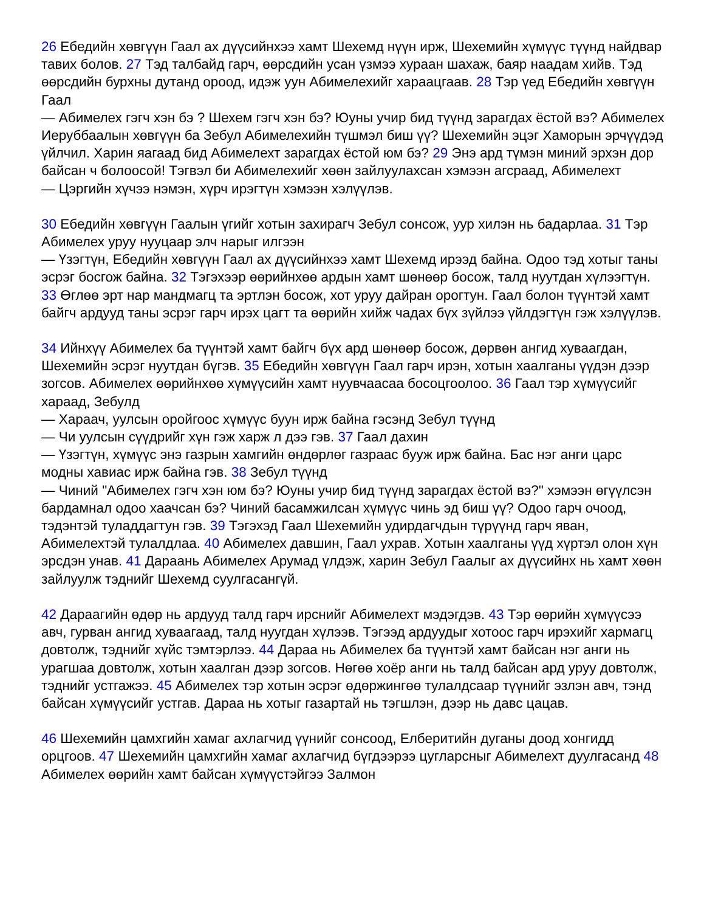26 Ебедийн хөвгүүн Гаал ах дүүсийнхээ хамт Шехемд нүүн ирж, Шехемийн хүмүүс түүнд найдвар тавих болов. 27 Тэд талбайд гарч, өөрсдийн усан үзмээ хураан шахаж, баяр наадам хийв. Тэд өөрсдийн бурхны дутанд ороод, идэж уун Абимелехийг хараацгаав. 28 Тэр үед Ебедийн хөвгүүн Гаал
— Абимелех гэгч хэн бэ ? Шехем гэгч хэн бэ? Юуны учир бид түүнд зарагдах ёстой вэ? Абимелех Иеруббаалын хөвгүүн ба Зебул Абимелехийн түшмэл биш үү? Шехемийн эцэг Хаморын эрчүүдэд үйлчил. Харин яагаад бид Абимелехт зарагдах ёстой юм бэ? 29 Энэ ард түмэн миний эрхэн дор байсан ч болоосой! Тэгвэл би Абимелехийг хөөн зайлуулахсан хэмээн агсраад, Абимелехт
— Цэргийн хүчээ нэмэн, хүрч ирэгтүн хэмээн хэлүүлэв.
30 Ебедийн хөвгүүн Гаалын үгийг хотын захирагч Зебул сонсож, уур хилэн нь бадарлаа. 31 Тэр Абимелех уруу нууцаар элч нарыг илгээн
— Үзэгтүн, Ебедийн хөвгүүн Гаал ах дүүсийнхээ хамт Шехемд ирээд байна. Одоо тэд хотыг таны эсрэг босгож байна. 32 Тэгэхээр өөрийнхөө ардын хамт шөнөөр босож, талд нуутдан хүлээгтүн. 33 Өглөө эрт нар мандмагц та эртлэн босож, хот уруу дайран орогтун. Гаал болон түүнтэй хамт байгч ардууд таны эсрэг гарч ирэх цагт та өөрийн хийж чадах бүх зүйлээ үйлдэгтүн гэж хэлүүлэв.
34 Ийнхүү Абимелех ба түүнтэй хамт байгч бүх ард шөнөөр босож, дөрвөн ангид хуваагдан, Шехемийн эсрэг нуутдан бүгэв. 35 Ебедийн хөвгүүн Гаал гарч ирэн, хотын хаалганы үүдэн дээр зогсов. Абимелех өөрийнхөө хүмүүсийн хамт нуувчаасаа босоцгоолоо. 36 Гаал тэр хүмүүсийг хараад, Зебулд
— Хараач, уулсын оройгоос хүмүүс буун ирж байна гэсэнд Зебул түүнд
— Чи уулсын сүүдрийг хүн гэж харж л дээ гэв. 37 Гаал дахин
— Үзэгтүн, хүмүүс энэ газрын хамгийн өндөрлөг газраас бууж ирж байна. Бас нэг анги царс модны хавиас ирж байна гэв. 38 Зебул түүнд
— Чиний "Абимелех гэгч хэн юм бэ? Юуны учир бид түүнд зарагдах ёстой вэ?" хэмээн өгүүлсэн бардамнал одоо хаачсан бэ? Чиний басамжилсан хүмүүс чинь эд биш үү? Одоо гарч очоод, тэдэнтэй туладдагтун гэв. 39 Тэгэхэд Гаал Шехемийн удирдагчдын түрүүнд гарч яван, Абимелехтэй тулалдлаа. 40 Абимелех давшин, Гаал ухрав. Хотын хаалганы үүд хүртэл олон хүн эрсдэн унав. 41 Дараань Абимелех Арумад үлдэж, харин Зебул Гаалыг ах дүүсийнх нь хамт хөөн зайлуулж тэднийг Шехемд суулгасангүй.
42 Дараагийн өдөр нь ардууд талд гарч ирснийг Абимелехт мэдэгдэв. 43 Тэр өөрийн хүмүүсээ авч, гурван ангид хуваагаад, талд нуугдан хүлээв. Тэгээд ардуудыг хотоос гарч ирэхийг хармагц довтолж, тэднийг хүйс тэмтэрлээ. 44 Дараа нь Абимелех ба түүнтэй хамт байсан нэг анги нь урагшаа довтолж, хотын хаалган дээр зогсов. Нөгөө хоёр анги нь талд байсан ард уруу довтолж, тэднийг устгажээ. 45 Абимелех тэр хотын эсрэг өдөржингөө тулалдсаар түүнийг эзлэн авч, тэнд байсан хүмүүсийг устгав. Дараа нь хотыг газартай нь тэгшлэн, дээр нь давс цацав.
46 Шехемийн цамхгийн хамаг ахлагчид үүнийг сонсоод, Елберитийн дуганы доод хонгидд орцгоов. 47 Шехемийн цамхгийн хамаг ахлагчид бүгдээрээ цугларсныг Абимелехт дуулгасанд 48 Абимелех өөрийн хамт байсан хүмүүстэйгээ Залмон